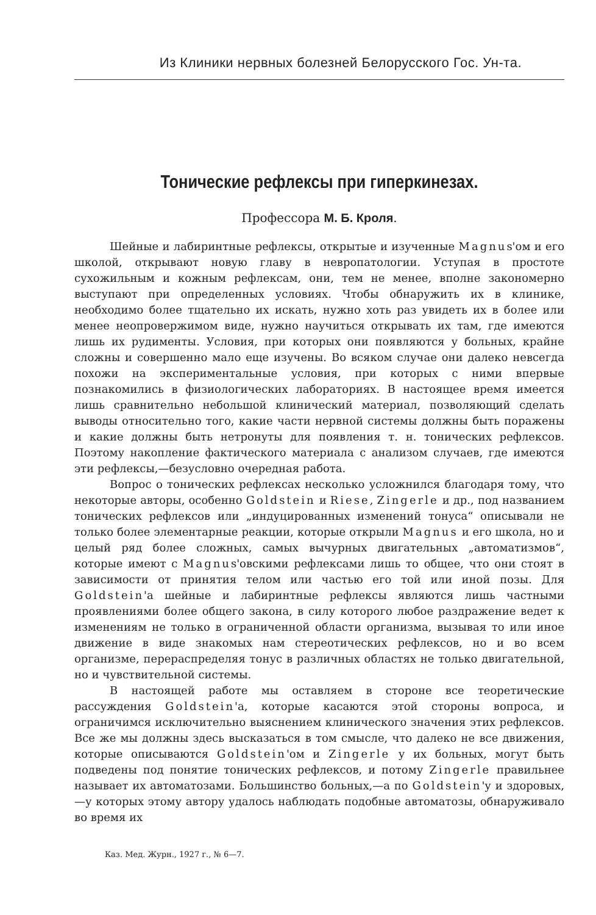Из Клиники нервных болезней Белорусского Гос. Ун-та.
Тонические рефлексы при гиперкинезах.
Профессора М. Б. Кроля.
Шейные и лабиринтные рефлексы, открытые и изученные Magnus'ом и его школой, открывают новую главу в невропатологии. Уступая в простоте сухожильным и кожным рефлексам, они, тем не менее, вполне закономерно выступают при определенных условиях. Чтобы обнаружить их в клинике, необходимо более тщательно их искать, нужно хоть раз увидеть их в более или менее неопровержимом виде, нужно научиться открывать их там, где имеются лишь их рудименты. Условия, при которых они появляются у больных, крайне сложны и совершенно мало еще изучены. Во всяком случае они далеко невсегда похожи на экспериментальные условия, при которых с ними впервые познакомились в физиологических лабораториях. В настоящее время имеется лишь сравнительно небольшой клинический материал, позволяющий сделать выводы относительно того, какие части нервной системы должны быть поражены и какие должны быть нетронуты для появления т. н. тонических рефлексов. Поэтому накопление фактического материала с анализом случаев, где имеются эти рефлексы,—безусловно очередная работа.
Вопрос о тонических рефлексах несколько усложнился благодаря тому, что некоторые авторы, особенно Goldstein и Riese, Zingerle и др., под названием тонических рефлексов или „индуцированных изменений тонуса“ описывали не только более элементарные реакции, которые открыли Magnus и его школа, но и целый ряд более сложных, самых вычурных двигательных „автоматизмов“, которые имеют с Magnus'овскими рефлексами лишь то общее, что они стоят в зависимости от принятия телом или частью его той или иной позы. Для Goldstein'а шейные и лабиринтные рефлексы являются лишь частными проявлениями более общего закона, в силу которого любое раздражение ведет к изменениям не только в ограниченной области организма, вызывая то или иное движение в виде знакомых нам стереотических рефлексов, но и во всем организме, перераспределяя тонус в различных областях не только двигательной, но и чувствительной системы.
В настоящей работе мы оставляем в стороне все теоретические рассуждения Goldstein'а, которые касаются этой стороны вопроса, и ограничимся исключительно выяснением клинического значения этих рефлексов. Все же мы должны здесь высказаться в том смысле, что далеко не все движения, которые описываются Goldstein'ом и Zingerle у их больных, могут быть подведены под понятие тонических рефлексов, и потому Zingerle правильнее называет их автоматозами. Большинство больных,—а по Goldstein'у и здоровых,—у которых этому автору удалось наблюдать подобные автоматозы, обнаруживало во время их
Каз. Мед. Журн., 1927 г., № 6—7.